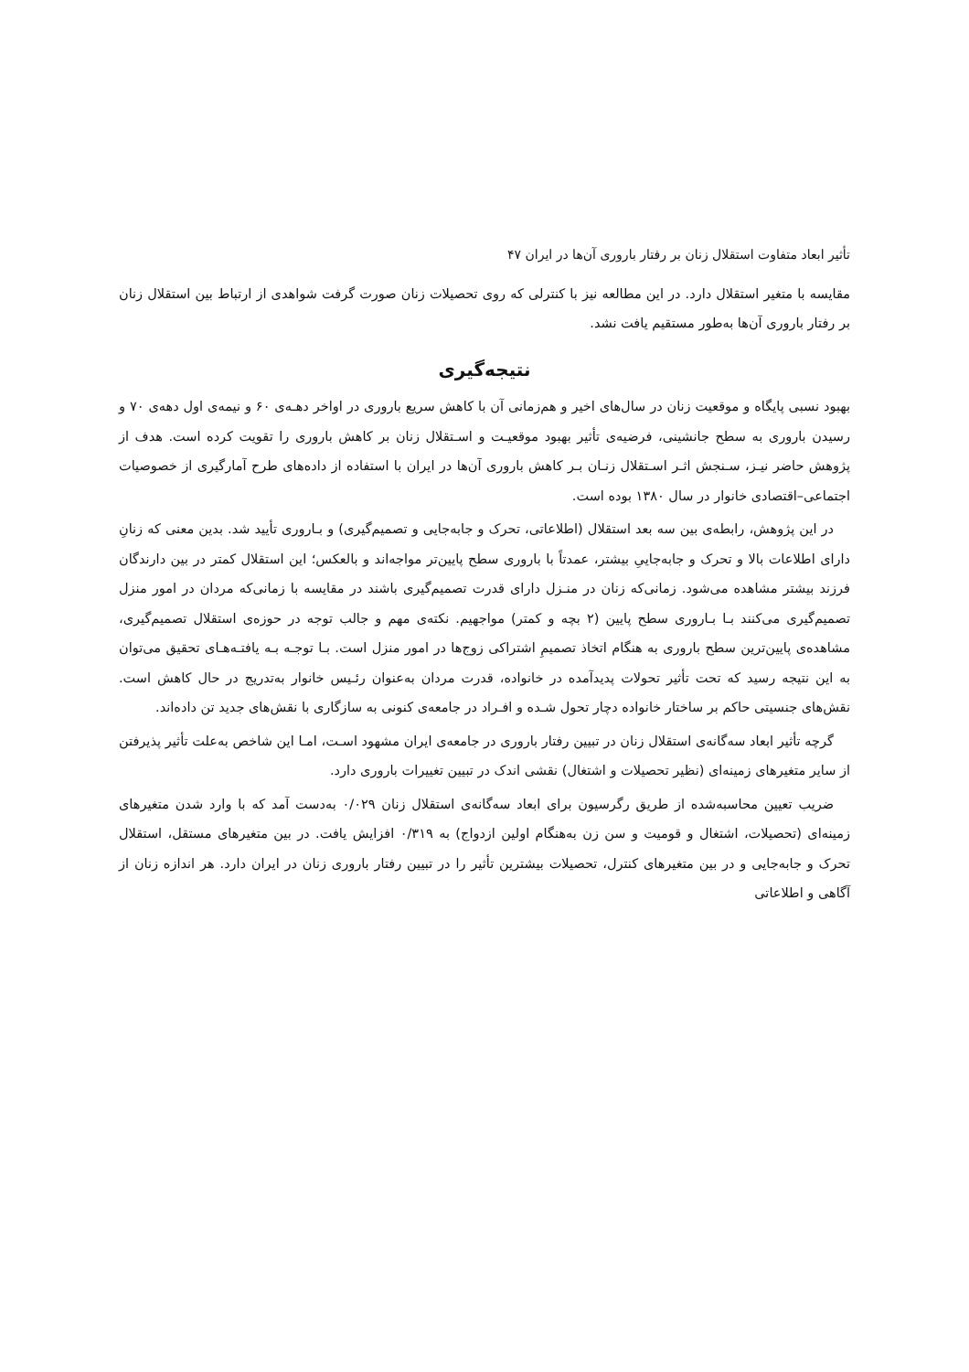تأثیر ابعاد متفاوت استقلال زنان بر رفتار باروری آن‌ها در ایران ۴۷
مقایسه با متغیر استقلال دارد. در این مطالعه نیز با کنترلی که روی تحصیلات زنان صورت گرفت شواهدی از ارتباط بین استقلال زنان بر رفتار باروری آن‌ها به‌طور مستقیم یافت نشد.
نتیجه‌گیری
بهبود نسبی پایگاه و موقعیت زنان در سال‌های اخیر و هم‌زمانی آن با کاهش سریع باروری در اواخر دهـه‌ی ۶۰ و نیمه‌ی اول دهه‌ی ۷۰ و رسیدن باروری به سطح جانشینی، فرضیه‌ی تأثیر بهبود موقعیـت و اسـتقلال زنان بر کاهش باروری را تقویت کرده است. هدف از پژوهش حاضر نیـز، سـنجش اثـر اسـتقلال زنـان بـر کاهش باروری آن‌ها در ایران با استفاده از داده‌های طرح آمارگیری از خصوصیات اجتماعی–اقتصادی خانوار در سال ۱۳۸۰ بوده است.
در این پژوهش، رابطه‌ی بین سه بعد استقلال (اطلاعاتی، تحرک و جابه‌جایی و تصمیم‌گیری) و بـاروری تأیید شد. بدین معنی که زنانِ دارای اطلاعات بالا و تحرک و جابه‌جاییِ بیشتر، عمدتاً با باروری سطح پایین‌تر مواجه‌اند و بالعکس؛ این استقلال کمتر در بین دارندگان فرزند بیشتر مشاهده می‌شود. زمانی‌که زنان در منـزل دارای قدرت تصمیم‌گیری باشند در مقایسه با زمانی‌که مردان در امور منزل تصمیم‌گیری می‌کنند بـا بـاروری سطح پایین (۲ بچه و کمتر) مواجهیم. نکته‌ی مهم و جالب توجه در حوزه‌ی استقلال تصمیم‌گیری، مشاهده‌ی پایین‌ترین سطح باروری به هنگام اتخاذ تصمیمِ اشتراکی زوج‌ها در امور منزل است. بـا توجـه بـه یافتـه‌هـای تحقیق می‌توان به این نتیجه رسید که تحت تأثیر تحولات پدیدآمده در خانواده، قدرت مردان به‌عنوان رئـیس خانوار به‌تدریج در حال کاهش است. نقش‌های جنسیتی حاکم بر ساختار خانواده دچار تحول شـده و افـراد در جامعه‌ی کنونی به سازگاری با نقش‌های جدید تن داده‌اند.
گرچه تأثیر ابعاد سه‌گانه‌ی استقلال زنان در تبیین رفتار باروری در جامعه‌ی ایران مشهود اسـت، امـا این شاخص به‌علت تأثیر پذیرفتن از سایر متغیرهای زمینه‌ای (نظیر تحصیلات و اشتغال) نقشی اندک در تبیین تغییرات باروری دارد.
ضریب تعیین محاسبه‌شده از طریق رگرسیون برای ابعاد سه‌گانه‌ی استقلال زنان ۰/۰۲۹ به‌دست آمد که با وارد شدن متغیرهای زمینه‌ای (تحصیلات، اشتغال و قومیت و سن زن به‌هنگام اولین ازدواج) به ۰/۳۱۹ افزایش یافت. در بین متغیرهای مستقل، استقلال تحرک و جابه‌جایی و در بین متغیرهای کنترل، تحصیلات بیشترین تأثیر را در تبیین رفتار باروری زنان در ایران دارد. هر اندازه زنان از آگاهی و اطلاعاتی